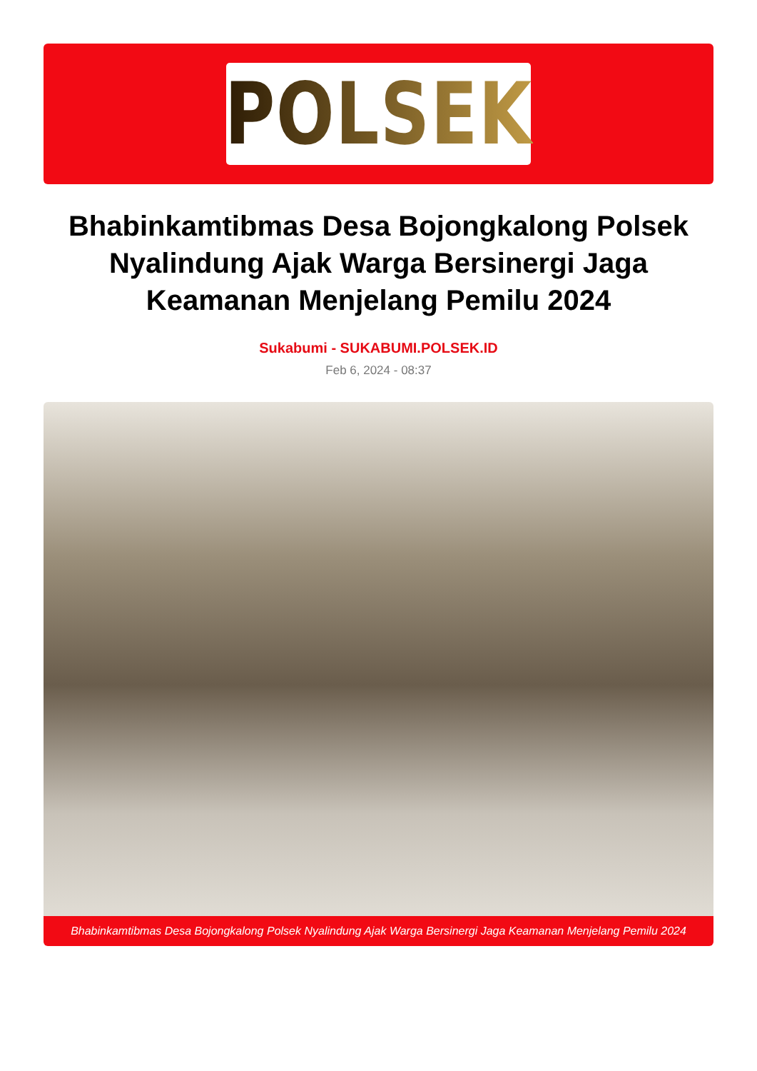POLSEK
Bhabinkamtibmas Desa Bojongkalong Polsek Nyalindung Ajak Warga Bersinergi Jaga Keamanan Menjelang Pemilu 2024
Sukabumi - SUKABUMI.POLSEK.ID
Feb 6, 2024 - 08:37
Bhabinkamtibmas Desa Bojongkalong Polsek Nyalindung Ajak Warga Bersinergi Jaga Keamanan Menjelang Pemilu 2024